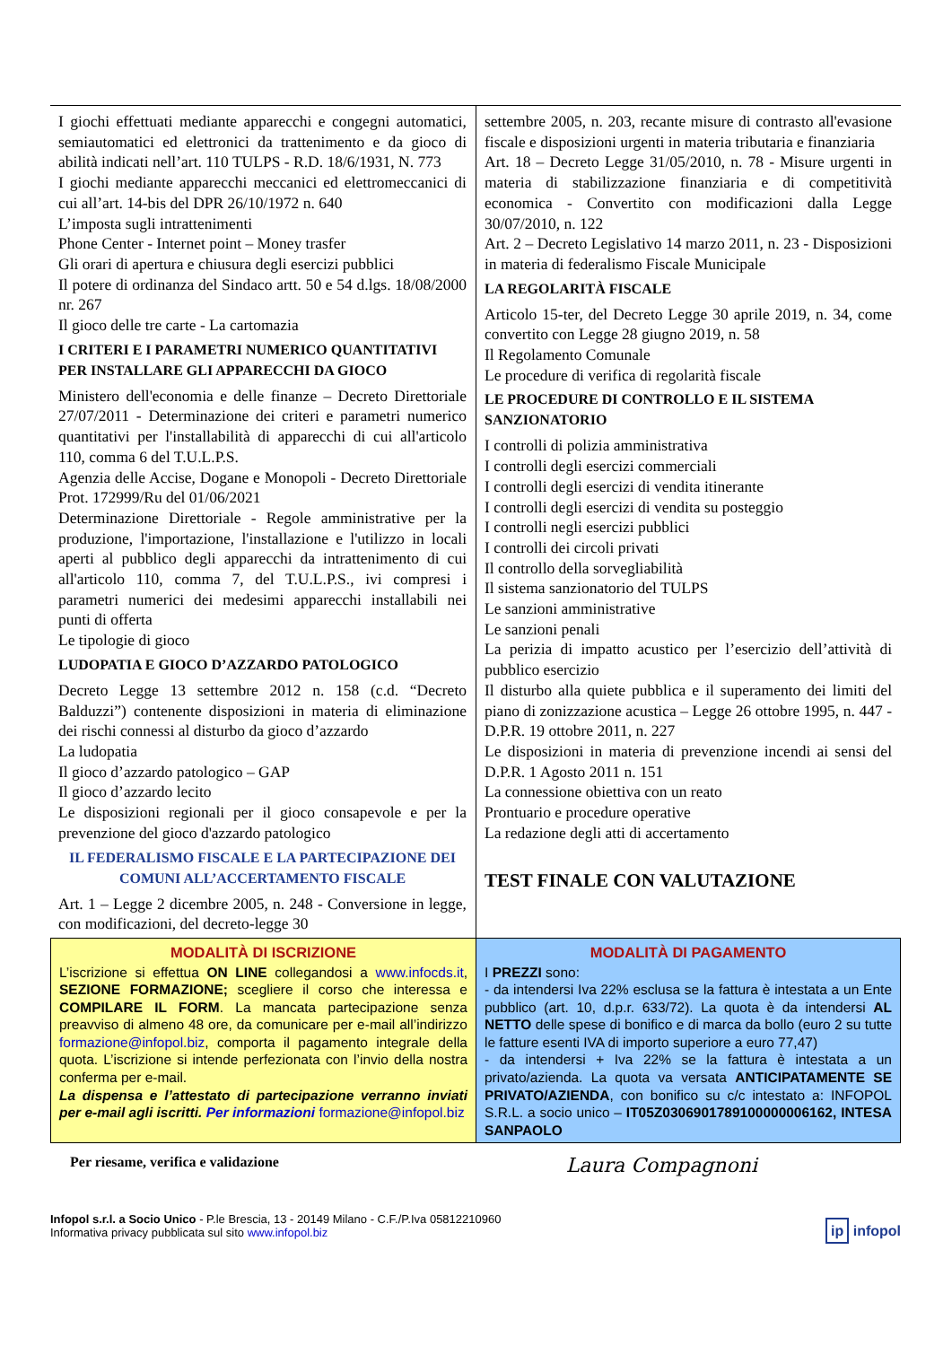I giochi effettuati mediante apparecchi e congegni automatici, semiautomatici ed elettronici da trattenimento e da gioco di abilità indicati nell’art. 110 TULPS - R.D. 18/6/1931, N. 773
I giochi mediante apparecchi meccanici ed elettromeccanici di cui all’art. 14-bis del DPR 26/10/1972 n. 640
L’imposta sugli intrattenimenti
Phone Center - Internet point – Money trasfer
Gli orari di apertura e chiusura degli esercizi pubblici
Il potere di ordinanza del Sindaco artt. 50 e 54 d.lgs. 18/08/2000 nr. 267
Il gioco delle tre carte - La cartomazia
I CRITERI E I PARAMETRI NUMERICO QUANTITATIVI PER INSTALLARE GLI APPARECCHI DA GIOCO
Ministero dell'economia e delle finanze – Decreto Direttoriale 27/07/2011 - Determinazione dei criteri e parametri numerico quantitativi per l'installabilità di apparecchi di cui all'articolo 110, comma 6 del T.U.L.P.S.
Agenzia delle Accise, Dogane e Monopoli - Decreto Direttoriale Prot. 172999/Ru del 01/06/2021
Determinazione Direttoriale - Regole amministrative per la produzione, l'importazione, l'installazione e l'utilizzo in locali aperti al pubblico degli apparecchi da intrattenimento di cui all'articolo 110, comma 7, del T.U.L.P.S., ivi compresi i parametri numerici dei medesimi apparecchi installabili nei punti di offerta
Le tipologie di gioco
LUDOPATIA E GIOCO D’AZZARDO PATOLOGICO
Decreto Legge 13 settembre 2012 n. 158 (c.d. “Decreto Balduzzi”) contenente disposizioni in materia di eliminazione dei rischi connessi al disturbo da gioco d’azzardo
La ludopatia
Il gioco d’azzardo patologico – GAP
Il gioco d’azzardo lecito
Le disposizioni regionali per il gioco consapevole e per la prevenzione del gioco d'azzardo patologico
IL FEDERALISMO FISCALE E LA PARTECIPAZIONE DEI COMUNI ALL’ACCERTAMENTO FISCALE
Art. 1 – Legge 2 dicembre 2005, n. 248 - Conversione in legge, con modificazioni, del decreto-legge 30
settembre 2005, n. 203, recante misure di contrasto all'evasione fiscale e disposizioni urgenti in materia tributaria e finanziaria
Art. 18 – Decreto Legge 31/05/2010, n. 78 - Misure urgenti in materia di stabilizzazione finanziaria e di competitività economica - Convertito con modificazioni dalla Legge 30/07/2010, n. 122
Art. 2 – Decreto Legislativo 14 marzo 2011, n. 23 - Disposizioni in materia di federalismo Fiscale Municipale
LA REGOLARITÀ FISCALE
Articolo 15-ter, del Decreto Legge 30 aprile 2019, n. 34, come convertito con Legge 28 giugno 2019, n. 58
Il Regolamento Comunale
Le procedure di verifica di regolarità fiscale
LE PROCEDURE DI CONTROLLO E IL SISTEMA SANZIONATORIO
I controlli di polizia amministrativa
I controlli degli esercizi commerciali
I controlli degli esercizi di vendita itinerante
I controlli degli esercizi di vendita su posteggio
I controlli negli esercizi pubblici
I controlli dei circoli privati
Il controllo della sorvegliabilità
Il sistema sanzionatorio del TULPS
Le sanzioni amministrative
Le sanzioni penali
La perizia di impatto acustico per l’esercizio dell’attività di pubblico esercizio
Il disturbo alla quiete pubblica e il superamento dei limiti del piano di zonizzazione acustica – Legge 26 ottobre 1995, n. 447 - D.P.R. 19 ottobre 2011, n. 227
Le disposizioni in materia di prevenzione incendi ai sensi del D.P.R. 1 Agosto 2011 n. 151
La connessione obiettiva con un reato
Prontuario e procedure operative
La redazione degli atti di accertamento
TEST FINALE CON VALUTAZIONE
MODALITÀ DI ISCRIZIONE
L’iscrizione si effettua ON LINE collegandosi a www.infocds.it, SEZIONE FORMAZIONE; scegliere il corso che interessa e COMPILARE IL FORM. La mancata partecipazione senza preavviso di almeno 48 ore, da comunicare per e-mail all’indirizzo formazione@infopol.biz, comporta il pagamento integrale della quota. L’iscrizione si intende perfezionata con l’invio della nostra conferma per e-mail.
La dispensa e l’attestato di partecipazione verranno inviati per e-mail agli iscritti. Per informazioni formazione@infopol.biz
MODALITÀ DI PAGAMENTO
I PREZZI sono:
- da intendersi Iva 22% esclusa se la fattura è intestata a un Ente pubblico (art. 10, d.p.r. 633/72). La quota è da intendersi AL NETTO delle spese di bonifico e di marca da bollo (euro 2 su tutte le fatture esenti IVA di importo superiore a euro 77,47)
- da intendersi + Iva 22% se la fattura è intestata a un privato/azienda. La quota va versata ANTICIPATAMENTE SE PRIVATO/AZIENDA, con bonifico su c/c intestato a: INFOPOL S.R.L. a socio unico – IT05Z0306901789100000006162, INTESA SANPAOLO
Per riesame, verifica e validazione Laura Compagnoni
Infopol s.r.l. a Socio Unico - P.le Brescia, 13 - 20149 Milano - C.F./P.Iva 05812210960
Informativa privacy pubblicata sul sito www.infopol.biz
ip infopol